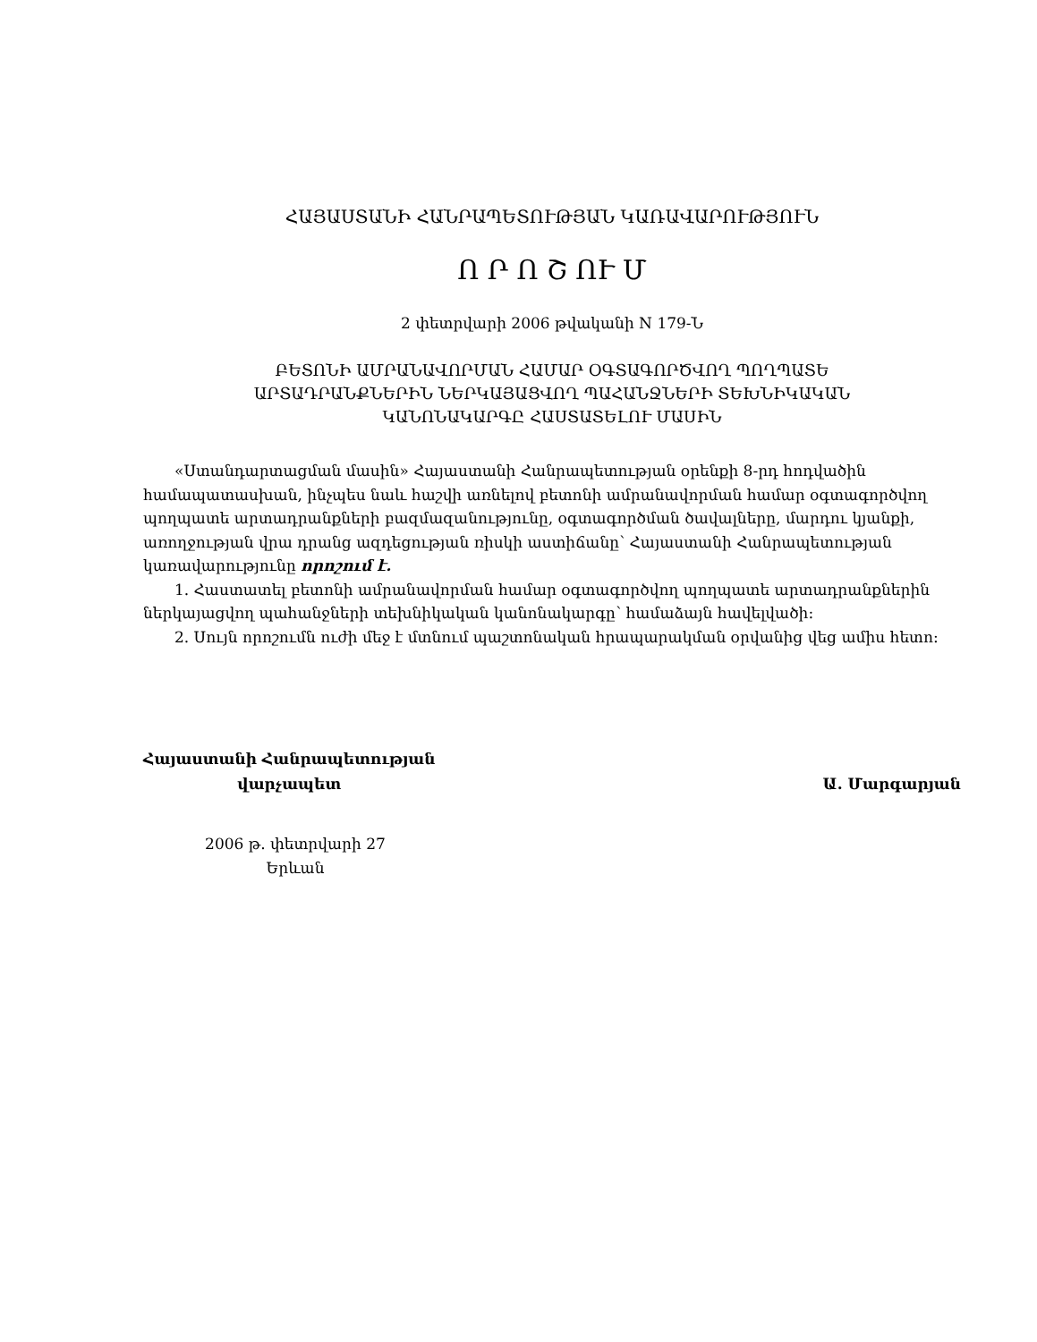ՀԱՅԱՍՏԱՆԻ ՀԱՆՐԱՊԵՏՈՒԹՅԱՆ ԿԱՌԱՎԱՐՈՒԹՅՈՒՆ
Ո Ր Ո Շ ՈՒ Մ
2 փետրվարի 2006 թվականի N 179-Ն
ԲԵՏՈՆԻ ԱՄՐԱՆԱՎՈՐՄԱՆ ՀԱՄԱՐ ՕԳՏԱԳՈՐԾՎՈՂ ՊՈՂՊԱՏԵ
ԱՐՏԱԴՐԱՆՔՆԵՐԻՆ ՆԵՐԿԱՅԱՑՎՈՂ ՊԱՀԱՆՋՆԵՐԻ ՏԵԽՆԻԿԱԿԱՆ
ԿԱՆՈՆԱԿԱՐԳԸ ՀԱՍՏԱՏԵԼՈՒ ՄԱՍԻՆ
«Ստանդարտացման մասին» Հայաստանի Հանրապետության օրենքի 8-րդ հոդվածին համապատասխան, ինչպես նաև հաշվի առնելով բետոնի ամրանավորման համար օգտագործվող պողպատե արտադրանքների բազմազանությունը, օգտագործման ծավալները, մարդու կյանքի, առողջության վրա դրանց ազդեցության ռիսկի աստիճանը՝ Հայաստանի Հանրապետության կառավարությունը որոշում է.
1. Հաստատել բետոնի ամրանավորման համար օգտագործվող պողպատե արտադրանքներին ներկայացվող պահանջների տեխնիկական կանոնակարգը՝ համաձայն հավելվածի:
2. Սույն որոշումն ուժի մեջ է մտնում պաշտոնական հրապարակման օրվանից վեց ամիս հետո:
Հայաստանի Հանրապետության
վարչապետ
Ա. Մարգարյան
2006 թ. փետրվարի 27
Երևան